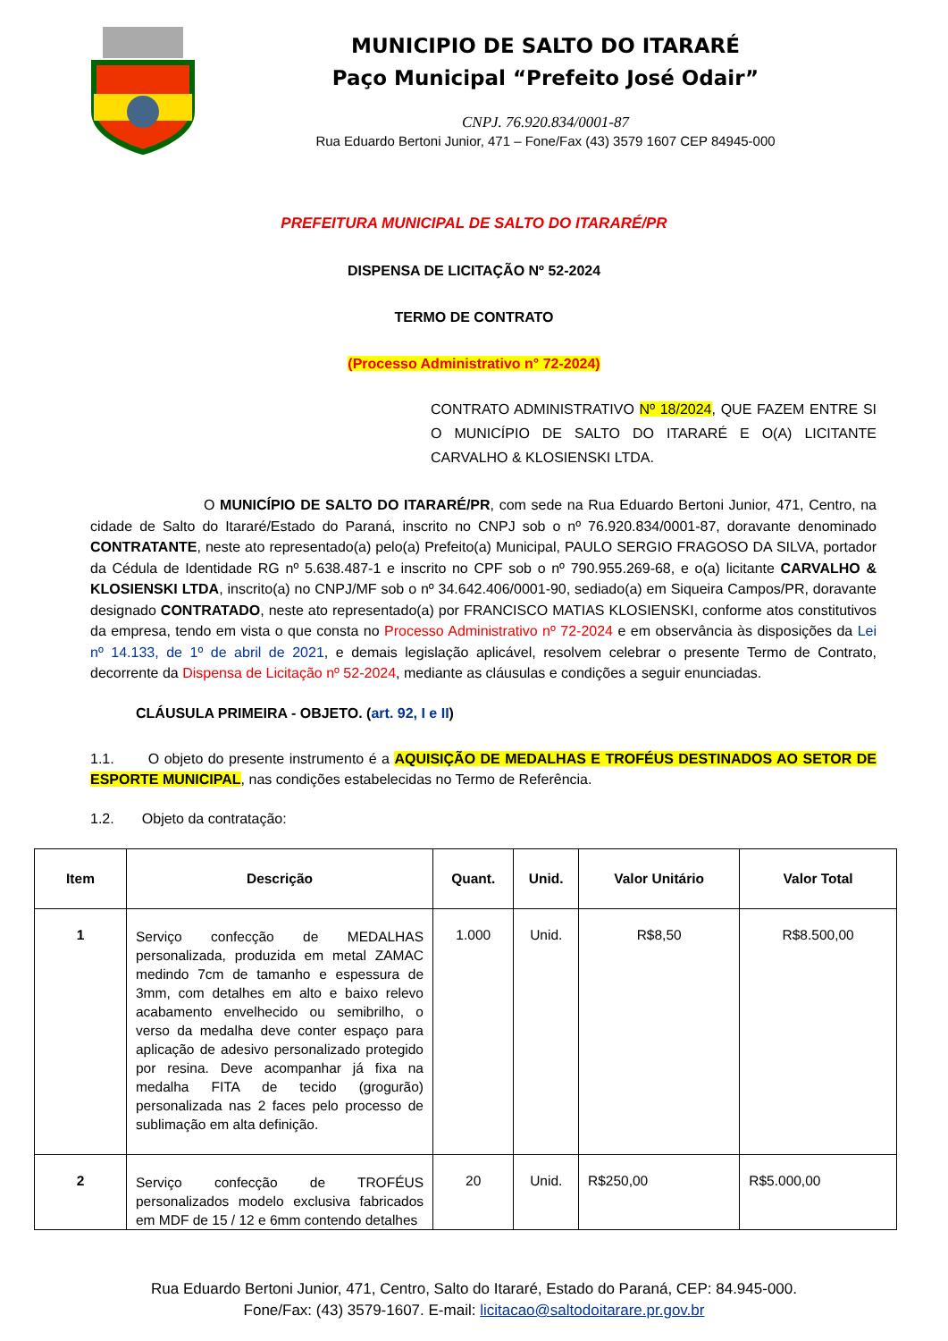MUNICIPIO DE SALTO DO ITARARÉ
Paço Municipal “Prefeito José Odair”
CNPJ. 76.920.834/0001-87
Rua Eduardo Bertoni Junior, 471 – Fone/Fax (43) 3579 1607 CEP 84945-000
PREFEITURA MUNICIPAL DE SALTO DO ITARARÉ/PR
DISPENSA DE LICITAÇÃO Nº 52-2024
TERMO DE CONTRATO
(Processo Administrativo n° 72-2024)
CONTRATO ADMINISTRATIVO Nº 18/2024, QUE FAZEM ENTRE SI O MUNICÍPIO DE SALTO DO ITARARÉ E O(A) LICITANTE CARVALHO & KLOSIENSKI LTDA.
O MUNICÍPIO DE SALTO DO ITARARÉ/PR, com sede na Rua Eduardo Bertoni Junior, 471, Centro, na cidade de Salto do Itararé/Estado do Paraná, inscrito no CNPJ sob o nº 76.920.834/0001-87, doravante denominado CONTRATANTE, neste ato representado(a) pelo(a) Prefeito(a) Municipal, PAULO SERGIO FRAGOSO DA SILVA, portador da Cédula de Identidade RG nº 5.638.487-1 e inscrito no CPF sob o nº 790.955.269-68, e o(a) licitante CARVALHO & KLOSIENSKI LTDA, inscrito(a) no CNPJ/MF sob o nº 34.642.406/0001-90, sediado(a) em Siqueira Campos/PR, doravante designado CONTRATADO, neste ato representado(a) por FRANCISCO MATIAS KLOSIENSKI, conforme atos constitutivos da empresa, tendo em vista o que consta no Processo Administrativo nº 72-2024 e em observância às disposições da Lei nº 14.133, de 1º de abril de 2021, e demais legislação aplicável, resolvem celebrar o presente Termo de Contrato, decorrente da Dispensa de Licitação nº 52-2024, mediante as cláusulas e condições a seguir enunciadas.
CLÁUSULA PRIMEIRA - OBJETO. (art. 92, I e II)
1.1. O objeto do presente instrumento é a AQUISIÇÃO DE MEDALHAS E TROFÉUS DESTINADOS AO SETOR DE ESPORTE MUNICIPAL, nas condições estabelecidas no Termo de Referência.
1.2. Objeto da contratação:
| Item | Descrição | Quant. | Unid. | Valor Unitário | Valor Total |
| --- | --- | --- | --- | --- | --- |
| 1 | Serviço confecção de MEDALHAS personalizada, produzida em metal ZAMAC medindo 7cm de tamanho e espessura de 3mm, com detalhes em alto e baixo relevo acabamento envelhecido ou semibrilho, o verso da medalha deve conter espaço para aplicação de adesivo personalizado protegido por resina. Deve acompanhar já fixa na medalha FITA de tecido (grogurão) personalizada nas 2 faces pelo processo de sublimação em alta definição. | 1.000 | Unid. | R$8,50 | R$8.500,00 |
| 2 | Serviço confecção de TROFÉUS personalizados modelo exclusiva fabricados em MDF de 15 / 12 e 6mm contendo detalhes | 20 | Unid. | R$250,00 | R$5.000,00 |
Rua Eduardo Bertoni Junior, 471, Centro, Salto do Itararé, Estado do Paraná, CEP: 84.945-000.
Fone/Fax: (43) 3579-1607. E-mail: licitacao@saltodoitarare.pr.gov.br